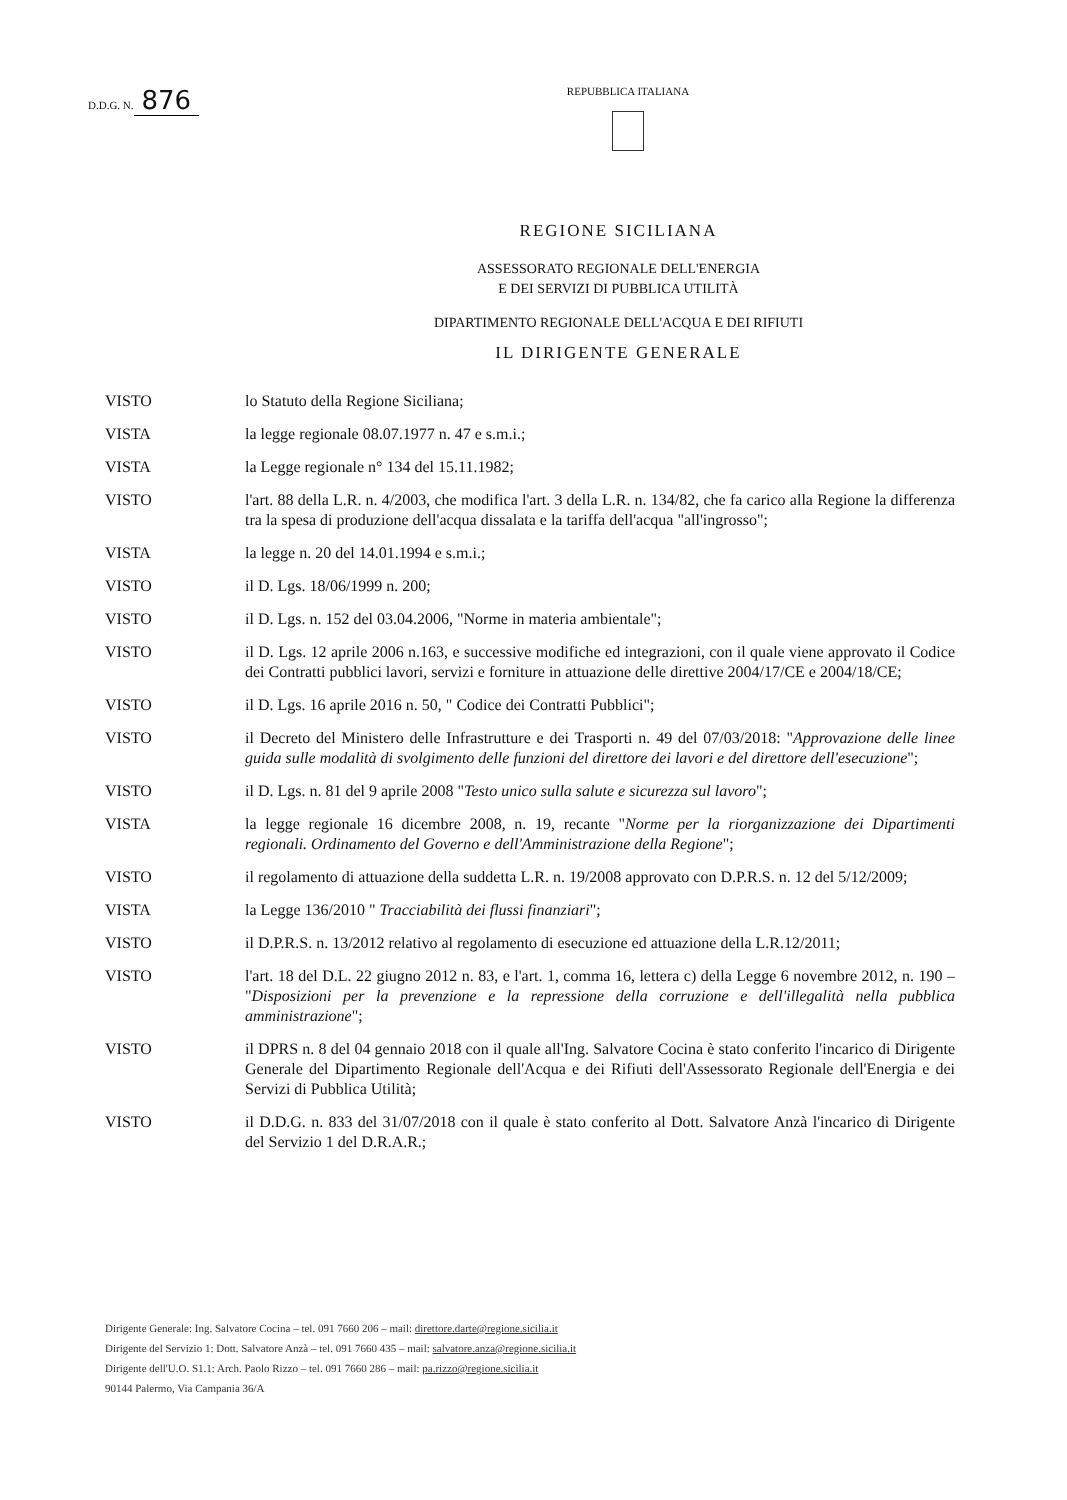D.D.G. N. 876
REPUBBLICA ITALIANA
REGIONE SICILIANA
ASSESSORATO REGIONALE DELL'ENERGIA
E DEI SERVIZI DI PUBBLICA UTILITÀ
DIPARTIMENTO REGIONALE DELL'ACQUA E DEI RIFIUTI
IL DIRIGENTE GENERALE
VISTO lo Statuto della Regione Siciliana;
VISTA la legge regionale 08.07.1977 n. 47 e s.m.i.;
VISTA la Legge regionale n° 134 del 15.11.1982;
VISTO l'art. 88 della L.R. n. 4/2003, che modifica l'art. 3 della L.R. n. 134/82, che fa carico alla Regione la differenza tra la spesa di produzione dell'acqua dissalata e la tariffa dell'acqua "all'ingrosso";
VISTA la legge n. 20 del 14.01.1994 e s.m.i.;
VISTO il D. Lgs. 18/06/1999 n. 200;
VISTO il D. Lgs. n. 152 del 03.04.2006, "Norme in materia ambientale";
VISTO il D. Lgs. 12 aprile 2006 n.163, e successive modifiche ed integrazioni, con il quale viene approvato il Codice dei Contratti pubblici lavori, servizi e forniture in attuazione delle direttive 2004/17/CE e 2004/18/CE;
VISTO il D. Lgs. 16 aprile 2016 n. 50, " Codice dei Contratti Pubblici";
VISTO il Decreto del Ministero delle Infrastrutture e dei Trasporti n. 49 del 07/03/2018: "Approvazione delle linee guida sulle modalità di svolgimento delle funzioni del direttore dei lavori e del direttore dell'esecuzione";
VISTO il D. Lgs. n. 81 del 9 aprile 2008 "Testo unico sulla salute e sicurezza sul lavoro";
VISTA la legge regionale 16 dicembre 2008, n. 19, recante "Norme per la riorganizzazione dei Dipartimenti regionali. Ordinamento del Governo e dell'Amministrazione della Regione";
VISTO il regolamento di attuazione della suddetta L.R. n. 19/2008 approvato con D.P.R.S. n. 12 del 5/12/2009;
VISTA la Legge 136/2010 " Tracciabilità dei flussi finanziari";
VISTO il D.P.R.S. n. 13/2012 relativo al regolamento di esecuzione ed attuazione della L.R.12/2011;
VISTO l'art. 18 del D.L. 22 giugno 2012 n. 83, e l'art. 1, comma 16, lettera c) della Legge 6 novembre 2012, n. 190 – "Disposizioni per la prevenzione e la repressione della corruzione e dell'illegalità nella pubblica amministrazione";
VISTO il DPRS n. 8 del 04 gennaio 2018 con il quale all'Ing. Salvatore Cocina è stato conferito l'incarico di Dirigente Generale del Dipartimento Regionale dell'Acqua e dei Rifiuti dell'Assessorato Regionale dell'Energia e dei Servizi di Pubblica Utilità;
VISTO il D.D.G. n. 833 del 31/07/2018 con il quale è stato conferito al Dott. Salvatore Anzà l'incarico di Dirigente del Servizio 1 del D.R.A.R.;
Dirigente Generale: Ing. Salvatore Cocina – tel. 091 7660 206 – mail: direttore.darte@regione.sicilia.it
Dirigente del Servizio 1: Dott. Salvatore Anzà – tel. 091 7660 435 – mail: salvatore.anza@regione.sicilia.it
Dirigente dell'U.O. S1.1: Arch. Paolo Rizzo – tel. 091 7660 286 – mail: pa.rizzo@regione.sicilia.it
90144 Palermo, Via Campania 36/A